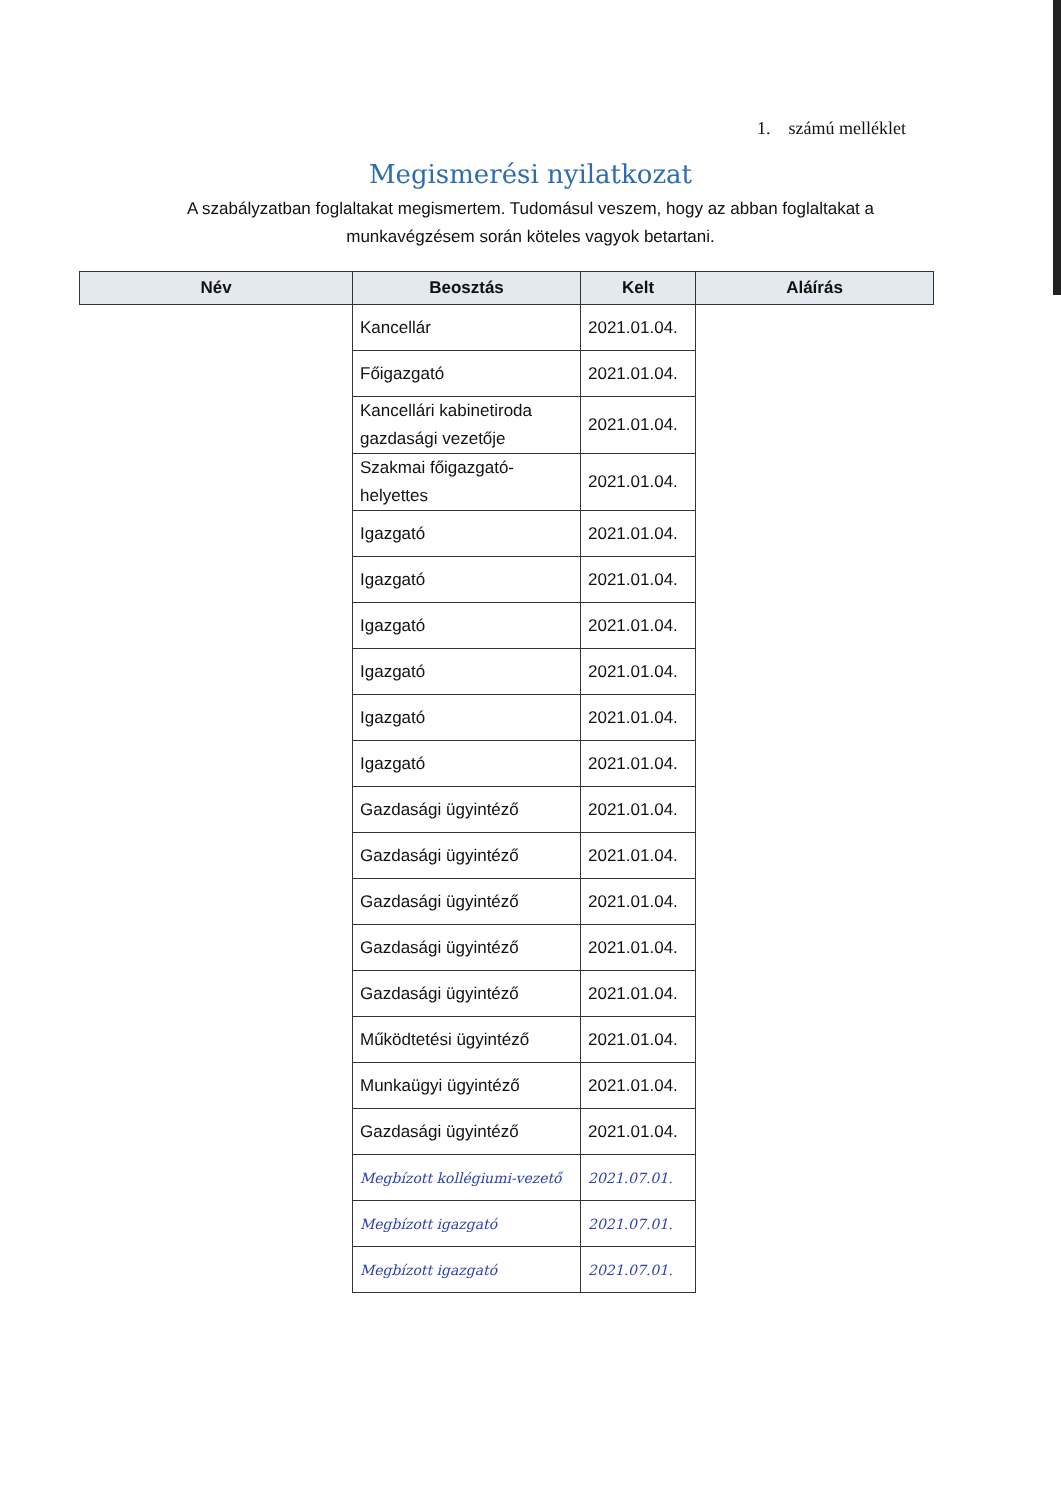1. számú melléklet
Megismerési nyilatkozat
A szabályzatban foglaltakat megismertem. Tudomásul veszem, hogy az abban foglaltakat a munkavégzésem során köteles vagyok betartani.
| Név | Beosztás | Kelt | Aláírás |
| --- | --- | --- | --- |
| | Kancellár | 2021.01.04. | |
| | Főigazgató | 2021.01.04. | |
| | Kancellári kabinetiroda gazdasági vezetője | 2021.01.04. | |
| | Szakmai főigazgató-helyettes | 2021.01.04. | |
| | Igazgató | 2021.01.04. | |
| | Igazgató | 2021.01.04. | |
| | Igazgató | 2021.01.04. | |
| | Igazgató | 2021.01.04. | |
| | Igazgató | 2021.01.04. | |
| | Igazgató | 2021.01.04. | |
| | Gazdasági ügyintéző | 2021.01.04. | |
| | Gazdasági ügyintéző | 2021.01.04. | |
| | Gazdasági ügyintéző | 2021.01.04. | |
| | Gazdasági ügyintéző | 2021.01.04. | |
| | Gazdasági ügyintéző | 2021.01.04. | |
| | Működtetési ügyintéző | 2021.01.04. | |
| | Munkaügyi ügyintéző | 2021.01.04. | |
| | Gazdasági ügyintéző | 2021.01.04. | |
| | Megbízott kollégiumi-vezető | 2021.07.01. | |
| | Megbízott igazgató | 2021.07.01. | |
| | Megbízott igazgató | 2021.07.01. | |